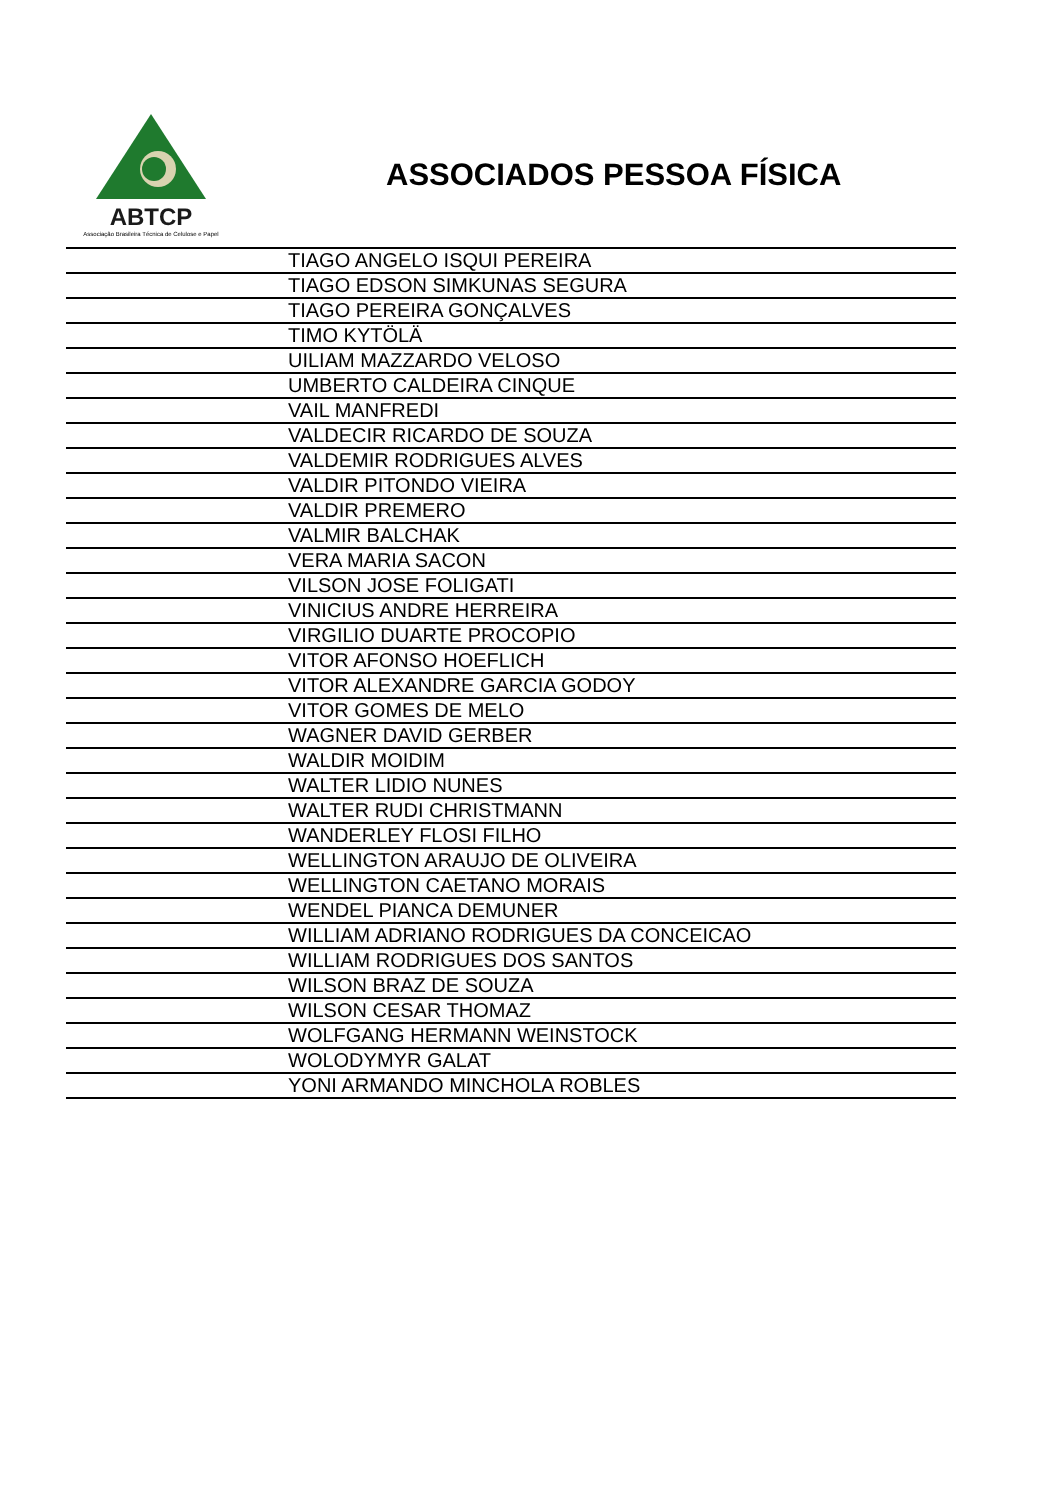ABTCP
Associação Brasileira Técnica de Celulose e Papel
ASSOCIADOS PESSOA FÍSICA
| | TIAGO ANGELO ISQUI PEREIRA |
| | TIAGO EDSON SIMKUNAS SEGURA |
| | TIAGO PEREIRA GONÇALVES |
| | TIMO KYTÖLÄ |
| | UILIAM MAZZARDO VELOSO |
| | UMBERTO CALDEIRA CINQUE |
| | VAIL MANFREDI |
| | VALDECIR RICARDO DE SOUZA |
| | VALDEMIR RODRIGUES ALVES |
| | VALDIR PITONDO VIEIRA |
| | VALDIR PREMERO |
| | VALMIR BALCHAK |
| | VERA MARIA SACON |
| | VILSON JOSE FOLIGATI |
| | VINICIUS ANDRE HERREIRA |
| | VIRGILIO DUARTE PROCOPIO |
| | VITOR AFONSO HOEFLICH |
| | VITOR ALEXANDRE GARCIA GODOY |
| | VITOR GOMES DE MELO |
| | WAGNER DAVID GERBER |
| | WALDIR MOIDIM |
| | WALTER LIDIO NUNES |
| | WALTER RUDI CHRISTMANN |
| | WANDERLEY FLOSI FILHO |
| | WELLINGTON ARAUJO DE OLIVEIRA |
| | WELLINGTON CAETANO MORAIS |
| | WENDEL PIANCA DEMUNER |
| | WILLIAM ADRIANO RODRIGUES DA CONCEICAO |
| | WILLIAM RODRIGUES DOS SANTOS |
| | WILSON BRAZ DE SOUZA |
| | WILSON CESAR THOMAZ |
| | WOLFGANG HERMANN WEINSTOCK |
| | WOLODYMYR GALAT |
| | YONI ARMANDO MINCHOLA ROBLES |